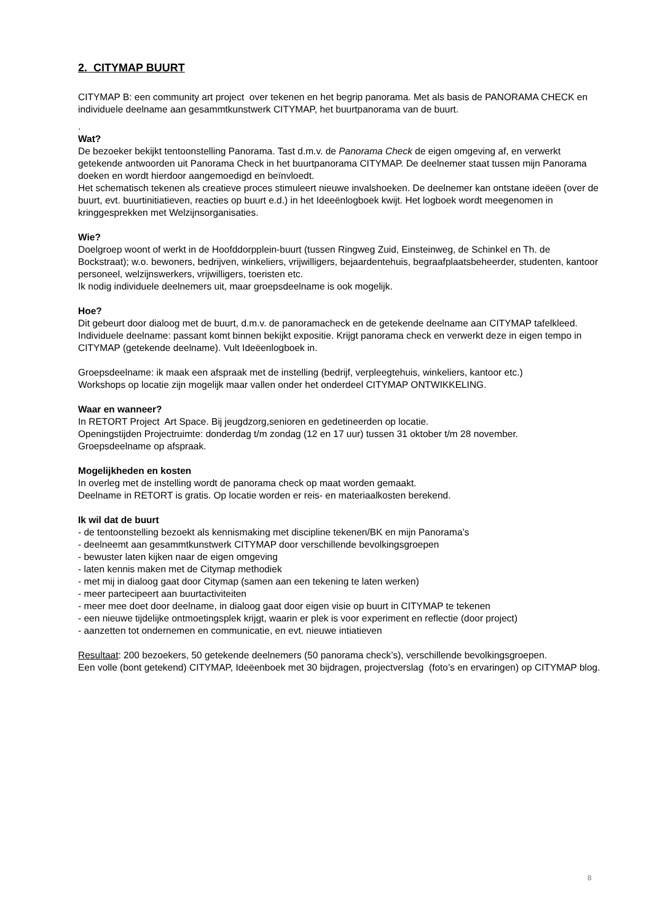2. CITYMAP BUURT
CITYMAP B: een community art project over tekenen en het begrip panorama. Met als basis de PANORAMA CHECK en individuele deelname aan gesammtkunstwerk CITYMAP, het buurtpanorama van de buurt.
.
Wat?
De bezoeker bekijkt tentoonstelling Panorama. Tast d.m.v. de Panorama Check de eigen omgeving af, en verwerkt getekende antwoorden uit Panorama Check in het buurtpanorama CITYMAP. De deelnemer staat tussen mijn Panorama doeken en wordt hierdoor aangemoedigd en beïnvloedt.
Het schematisch tekenen als creatieve proces stimuleert nieuwe invalshoeken. De deelnemer kan ontstane ideëen (over de buurt, evt. buurtinitiatieven, reacties op buurt e.d.) in het Ideeënlogboek kwijt. Het logboek wordt meegenomen in kringgesprekken met Welzijnsorganisaties.
Wie?
Doelgroep woont of werkt in de Hoofddorpplein-buurt (tussen Ringweg Zuid, Einsteinweg, de Schinkel en Th. de Bockstraat); w.o. bewoners, bedrijven, winkeliers, vrijwilligers, bejaardentehuis, begraafplaatsbeheerder, studenten, kantoor personeel, welzijnswerkers, vrijwilligers, toeristen etc.
Ik nodig individuele deelnemers uit, maar groepsdeelname is ook mogelijk.
Hoe?
Dit gebeurt door dialoog met de buurt, d.m.v. de panoramacheck en de getekende deelname aan CITYMAP tafelkleed.
Individuele deelname: passant komt binnen bekijkt expositie. Krijgt panorama check en verwerkt deze in eigen tempo in CITYMAP (getekende deelname). Vult Ideëenlogboek in.
Groepsdeelname: ik maak een afspraak met de instelling (bedrijf, verpleegtehuis, winkeliers, kantoor etc.)
Workshops op locatie zijn mogelijk maar vallen onder het onderdeel CITYMAP ONTWIKKELING.
Waar en wanneer?
In RETORT Project Art Space. Bij jeugdzorg,senioren en gedetineerden op locatie.
Openingstijden Projectruimte: donderdag t/m zondag (12 en 17 uur) tussen 31 oktober t/m 28 november.
Groepsdeelname op afspraak.
Mogelijkheden en kosten
In overleg met de instelling wordt de panorama check op maat worden gemaakt.
Deelname in RETORT is gratis. Op locatie worden er reis- en materiaalkosten berekend.
Ik wil dat de buurt
- de tentoonstelling bezoekt als kennismaking met discipline tekenen/BK en mijn Panorama’s
- deelneemt aan gesammtkunstwerk CITYMAP door verschillende bevolkingsgroepen
- bewuster laten kijken naar de eigen omgeving
- laten kennis maken met de Citymap methodiek
- met mij in dialoog gaat door Citymap (samen aan een tekening te laten werken)
- meer partecipeert aan buurtactiviteiten
- meer mee doet door deelname, in dialoog gaat door eigen visie op buurt in CITYMAP te tekenen
- een nieuwe tijdelijke ontmoetingsplek krijgt, waarin er plek is voor experiment en reflectie (door project)
- aanzetten tot ondernemen en communicatie, en evt. nieuwe intiatieven
Resultaat: 200 bezoekers, 50 getekende deelnemers (50 panorama check’s), verschillende bevolkingsgroepen.
Een volle (bont getekend) CITYMAP, Ideëenboek met 30 bijdragen, projectverslag (foto’s en ervaringen) op CITYMAP blog.
8